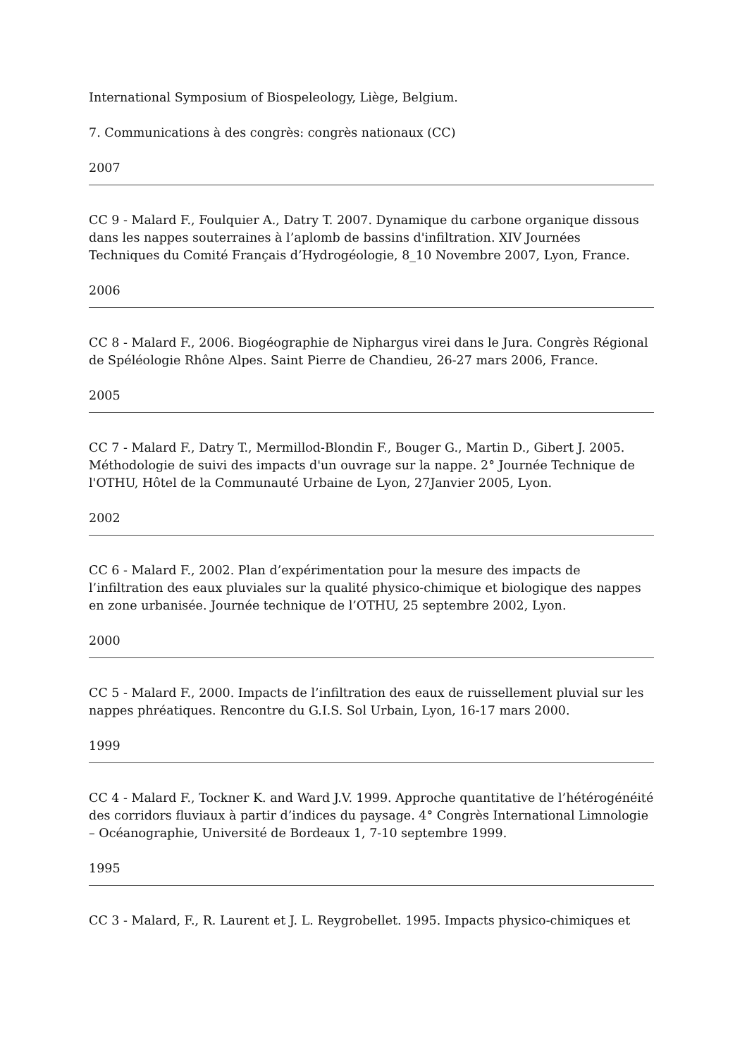International Symposium of Biospeleology, Liège, Belgium.
7. Communications à des congrès: congrès nationaux (CC)
2007
CC 9 - Malard F., Foulquier A., Datry T. 2007. Dynamique du carbone organique dissous dans les nappes souterraines à l’aplomb de bassins d'infiltration. XIV Journées Techniques du Comité Français d’Hydrogéologie, 8_10 Novembre 2007, Lyon, France.
2006
CC 8 - Malard F., 2006. Biogéographie de Niphargus virei dans le Jura. Congrès Régional de Spéléologie Rhône Alpes. Saint Pierre de Chandieu, 26-27 mars 2006, France.
2005
CC 7 - Malard F., Datry T., Mermillod-Blondin F., Bouger G., Martin D., Gibert J. 2005. Méthodologie de suivi des impacts d'un ouvrage sur la nappe. 2° Journée Technique de l'OTHU, Hôtel de la Communauté Urbaine de Lyon, 27Janvier 2005, Lyon.
2002
CC 6 - Malard F., 2002. Plan d’expérimentation pour la mesure des impacts de l’infiltration des eaux pluviales sur la qualité physico-chimique et biologique des nappes en zone urbanisée. Journée technique de l’OTHU, 25 septembre 2002, Lyon.
2000
CC 5 - Malard F., 2000. Impacts de l’infiltration des eaux de ruissellement pluvial sur les nappes phréatiques. Rencontre du G.I.S. Sol Urbain, Lyon, 16-17 mars 2000.
1999
CC 4 - Malard F., Tockner K. and Ward J.V. 1999. Approche quantitative de l’hétérogénéité des corridors fluviaux à partir d’indices du paysage. 4° Congrès International Limnologie – Océanographie, Université de Bordeaux 1, 7-10 septembre 1999.
1995
CC 3 - Malard, F., R. Laurent et J. L. Reygrobellet. 1995. Impacts physico-chimiques et